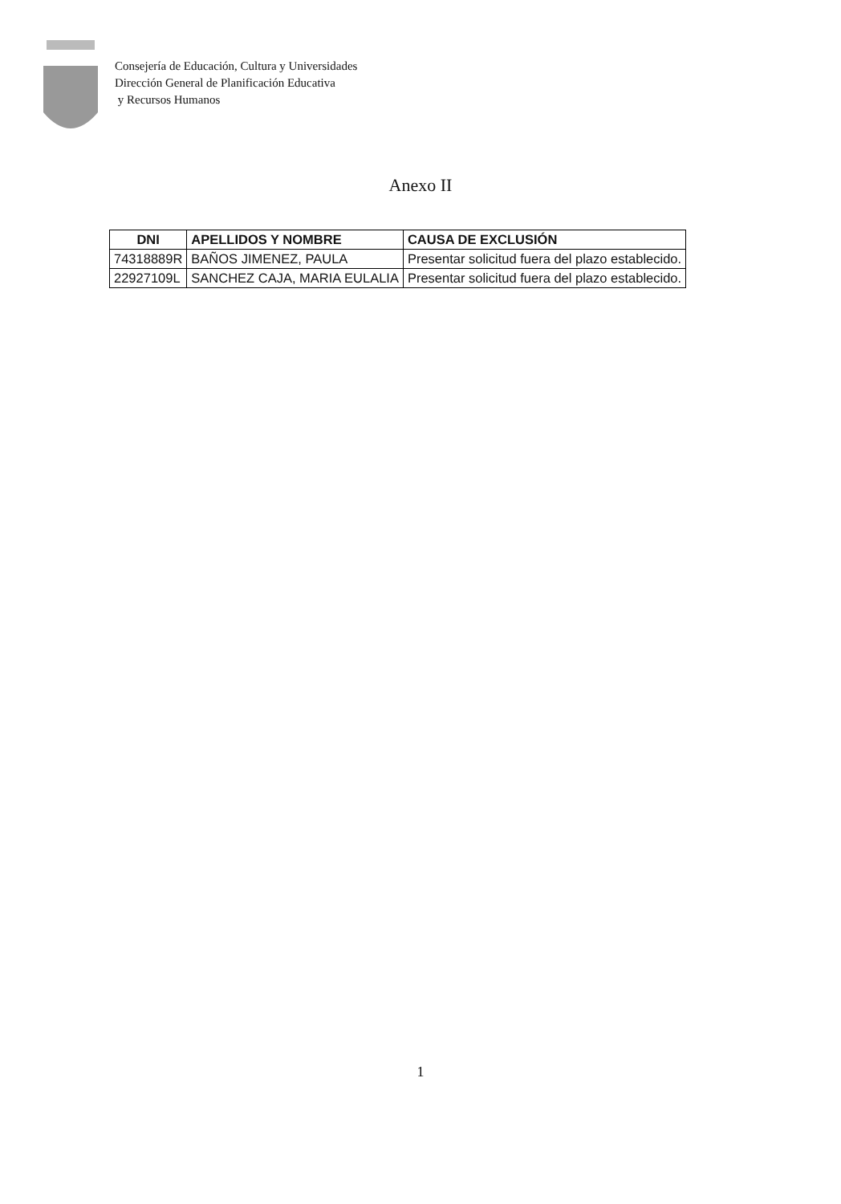Consejería de Educación, Cultura y Universidades
Dirección General de Planificación Educativa
y Recursos Humanos
Anexo II
| DNI | APELLIDOS Y NOMBRE | CAUSA DE EXCLUSIÓN |
| --- | --- | --- |
| 74318889R | BAÑOS JIMENEZ, PAULA | Presentar solicitud fuera del plazo establecido. |
| 22927109L | SANCHEZ CAJA, MARIA EULALIA | Presentar solicitud fuera del plazo establecido. |
1